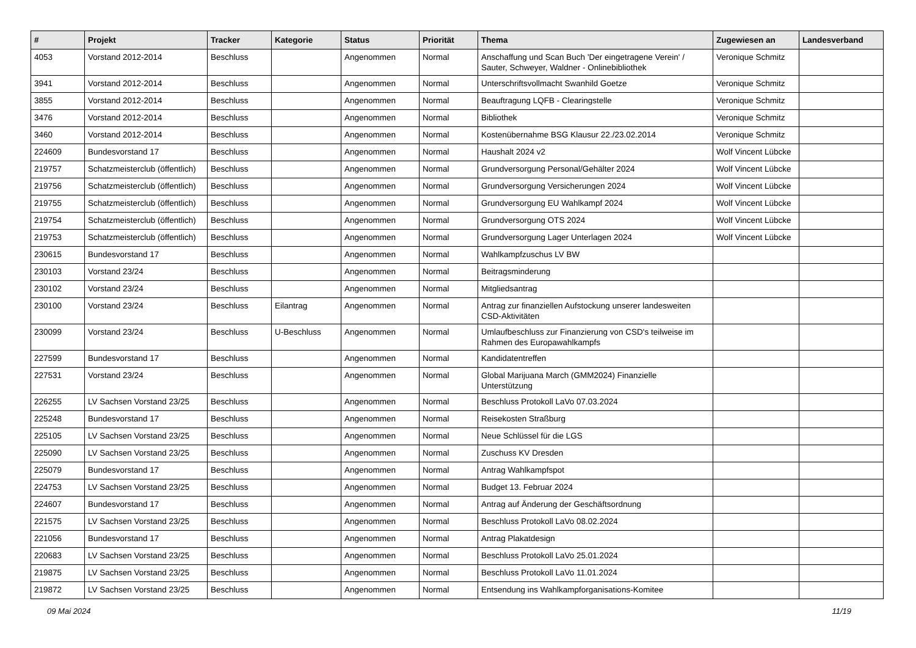| # | Projekt | Tracker | Kategorie | Status | Priorität | Thema | Zugewiesen an | Landesverband |
| --- | --- | --- | --- | --- | --- | --- | --- | --- |
| 4053 | Vorstand 2012-2014 | Beschluss | | Angenommen | Normal | Anschaffung und Scan Buch 'Der eingetragene Verein' / Sauter, Schweyer, Waldner - Onlinebibliothek | Veronique Schmitz | |
| 3941 | Vorstand 2012-2014 | Beschluss | | Angenommen | Normal | Unterschriftsvollmacht Swanhild Goetze | Veronique Schmitz | |
| 3855 | Vorstand 2012-2014 | Beschluss | | Angenommen | Normal | Beauftragung LQFB - Clearingstelle | Veronique Schmitz | |
| 3476 | Vorstand 2012-2014 | Beschluss | | Angenommen | Normal | Bibliothek | Veronique Schmitz | |
| 3460 | Vorstand 2012-2014 | Beschluss | | Angenommen | Normal | Kostenübernahme BSG Klausur 22./23.02.2014 | Veronique Schmitz | |
| 224609 | Bundesvorstand 17 | Beschluss | | Angenommen | Normal | Haushalt 2024 v2 | Wolf Vincent Lübcke | |
| 219757 | Schatzmeisterclub (öffentlich) | Beschluss | | Angenommen | Normal | Grundversorgung Personal/Gehälter 2024 | Wolf Vincent Lübcke | |
| 219756 | Schatzmeisterclub (öffentlich) | Beschluss | | Angenommen | Normal | Grundversorgung Versicherungen 2024 | Wolf Vincent Lübcke | |
| 219755 | Schatzmeisterclub (öffentlich) | Beschluss | | Angenommen | Normal | Grundversorgung EU Wahlkampf 2024 | Wolf Vincent Lübcke | |
| 219754 | Schatzmeisterclub (öffentlich) | Beschluss | | Angenommen | Normal | Grundversorgung OTS 2024 | Wolf Vincent Lübcke | |
| 219753 | Schatzmeisterclub (öffentlich) | Beschluss | | Angenommen | Normal | Grundversorgung Lager Unterlagen 2024 | Wolf Vincent Lübcke | |
| 230615 | Bundesvorstand 17 | Beschluss | | Angenommen | Normal | Wahlkampfzuschus LV BW | | |
| 230103 | Vorstand 23/24 | Beschluss | | Angenommen | Normal | Beitragsminderung | | |
| 230102 | Vorstand 23/24 | Beschluss | | Angenommen | Normal | Mitgliedsantrag | | |
| 230100 | Vorstand 23/24 | Beschluss | Eilantrag | Angenommen | Normal | Antrag zur finanziellen Aufstockung unserer landesweiten CSD-Aktivitäten | | |
| 230099 | Vorstand 23/24 | Beschluss | U-Beschluss | Angenommen | Normal | Umlaufbeschluss zur Finanzierung von CSD's teilweise im Rahmen des Europawahlkampfs | | |
| 227599 | Bundesvorstand 17 | Beschluss | | Angenommen | Normal | Kandidatentreffen | | |
| 227531 | Vorstand 23/24 | Beschluss | | Angenommen | Normal | Global Marijuana March (GMM2024) Finanzielle Unterstützung | | |
| 226255 | LV Sachsen Vorstand 23/25 | Beschluss | | Angenommen | Normal | Beschluss Protokoll LaVo 07.03.2024 | | |
| 225248 | Bundesvorstand 17 | Beschluss | | Angenommen | Normal | Reisekosten Straßburg | | |
| 225105 | LV Sachsen Vorstand 23/25 | Beschluss | | Angenommen | Normal | Neue Schlüssel für die LGS | | |
| 225090 | LV Sachsen Vorstand 23/25 | Beschluss | | Angenommen | Normal | Zuschuss KV Dresden | | |
| 225079 | Bundesvorstand 17 | Beschluss | | Angenommen | Normal | Antrag Wahlkampfspot | | |
| 224753 | LV Sachsen Vorstand 23/25 | Beschluss | | Angenommen | Normal | Budget 13. Februar 2024 | | |
| 224607 | Bundesvorstand 17 | Beschluss | | Angenommen | Normal | Antrag auf Änderung der Geschäftsordnung | | |
| 221575 | LV Sachsen Vorstand 23/25 | Beschluss | | Angenommen | Normal | Beschluss Protokoll LaVo 08.02.2024 | | |
| 221056 | Bundesvorstand 17 | Beschluss | | Angenommen | Normal | Antrag Plakatdesign | | |
| 220683 | LV Sachsen Vorstand 23/25 | Beschluss | | Angenommen | Normal | Beschluss Protokoll LaVo 25.01.2024 | | |
| 219875 | LV Sachsen Vorstand 23/25 | Beschluss | | Angenommen | Normal | Beschluss Protokoll LaVo 11.01.2024 | | |
| 219872 | LV Sachsen Vorstand 23/25 | Beschluss | | Angenommen | Normal | Entsendung ins Wahlkampforganisations-Komitee | | |
09 Mai 2024 11/19